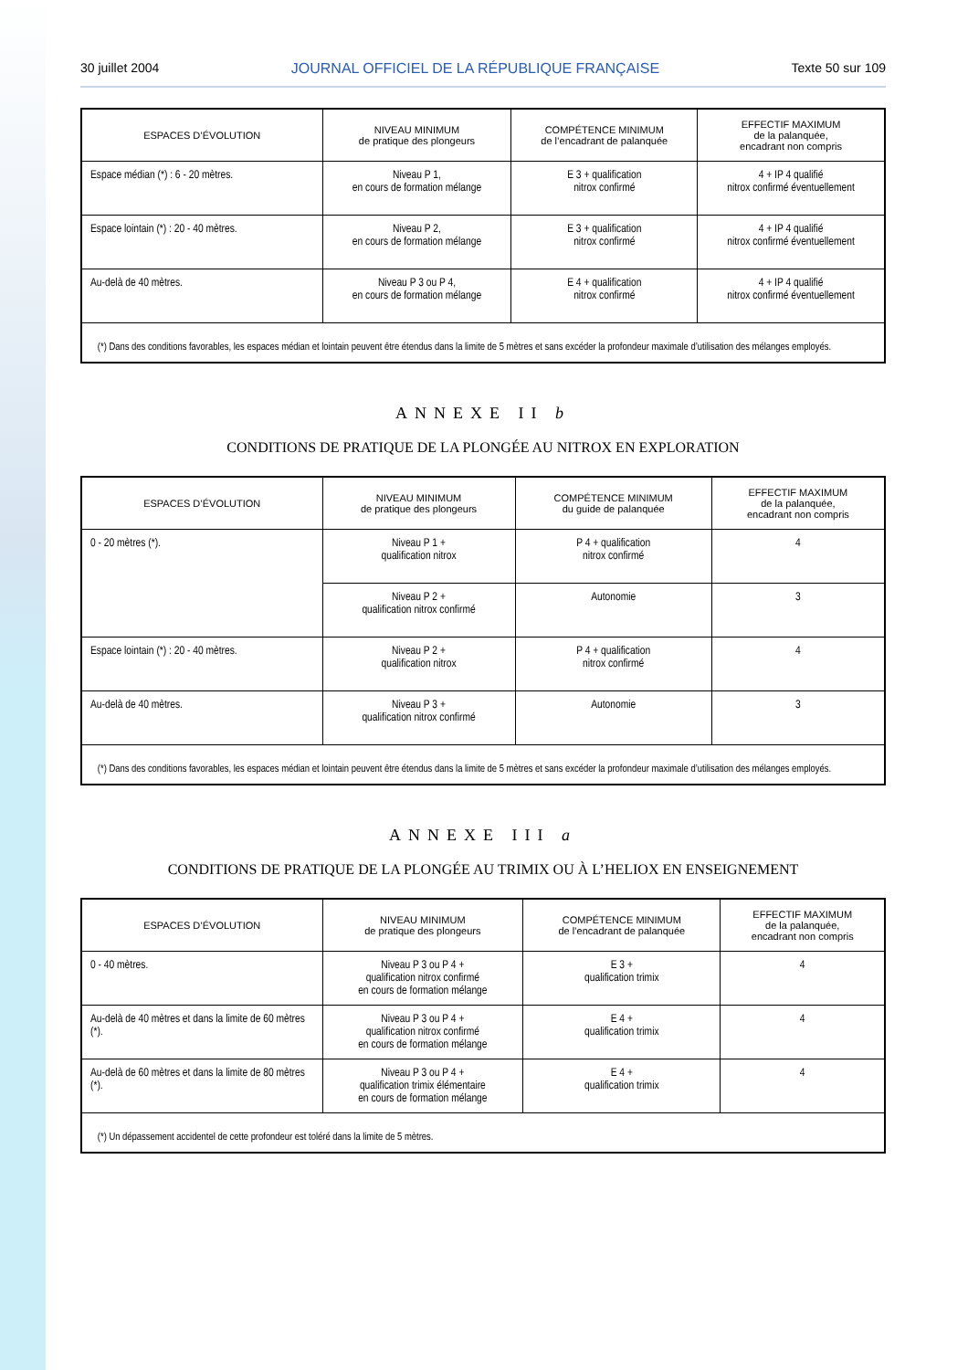30 juillet 2004 JOURNAL OFFICIEL DE LA RÉPUBLIQUE FRANÇAISE Texte 50 sur 109
| ESPACES D’ÉVOLUTION | NIVEAU MINIMUM de pratique des plongeurs | COMPÉTENCE MINIMUM de l’encadrant de palanquée | EFFECTIF MAXIMUM de la palanquée, encadrant non compris |
| --- | --- | --- | --- |
| Espace médian (*) : 6 - 20 mètres. | Niveau P 1, en cours de formation mélange | E 3 + qualification nitrox confirmé | 4 + IP 4 qualifié nitrox confirmé éventuellement |
| Espace lointain (*) : 20 - 40 mètres. | Niveau P 2, en cours de formation mélange | E 3 + qualification nitrox confirmé | 4 + IP 4 qualifié nitrox confirmé éventuellement |
| Au-delà de 40 mètres. | Niveau P 3 ou P 4, en cours de formation mélange | E 4 + qualification nitrox confirmé | 4 + IP 4 qualifié nitrox confirmé éventuellement |
| (*) Dans des conditions favorables, les espaces médian et lointain peuvent être étendus dans la limite de 5 mètres et sans excéder la profondeur maximale d’utilisation des mélanges employés. | | | |
ANNEXE II b
CONDITIONS DE PRATIQUE DE LA PLONGÉE AU NITROX EN EXPLORATION
| ESPACES D’ÉVOLUTION | NIVEAU MINIMUM de pratique des plongeurs | COMPÉTENCE MINIMUM du guide de palanquée | EFFECTIF MAXIMUM de la palanquée, encadrant non compris |
| --- | --- | --- | --- |
| 0 - 20 mètres (*). | Niveau P 1 + qualification nitrox | P 4 + qualification nitrox confirmé | 4 |
| | Niveau P 2 + qualification nitrox confirmé | Autonomie | 3 |
| Espace lointain (*) : 20 - 40 mètres. | Niveau P 2 + qualification nitrox | P 4 + qualification nitrox confirmé | 4 |
| Au-delà de 40 mètres. | Niveau P 3 + qualification nitrox confirmé | Autonomie | 3 |
| (*) Dans des conditions favorables, les espaces médian et lointain peuvent être étendus dans la limite de 5 mètres et sans excéder la profondeur maximale d’utilisation des mélanges employés. | | | |
ANNEXE III a
CONDITIONS DE PRATIQUE DE LA PLONGÉE AU TRIMIX OU À L’HELIOX EN ENSEIGNEMENT
| ESPACES D’ÉVOLUTION | NIVEAU MINIMUM de pratique des plongeurs | COMPÉTENCE MINIMUM de l’encadrant de palanquée | EFFECTIF MAXIMUM de la palanquée, encadrant non compris |
| --- | --- | --- | --- |
| 0 - 40 mètres. | Niveau P 3 ou P 4 + qualification nitrox confirmé en cours de formation mélange | E 3 + qualification trimix | 4 |
| Au-delà de 40 mètres et dans la limite de 60 mètres (*). | Niveau P 3 ou P 4 + qualification nitrox confirmé en cours de formation mélange | E 4 + qualification trimix | 4 |
| Au-delà de 60 mètres et dans la limite de 80 mètres (*). | Niveau P 3 ou P 4 + qualification trimix élémentaire en cours de formation mélange | E 4 + qualification trimix | 4 |
| (*) Un dépassement accidentel de cette profondeur est toléré dans la limite de 5 mètres. | | | |